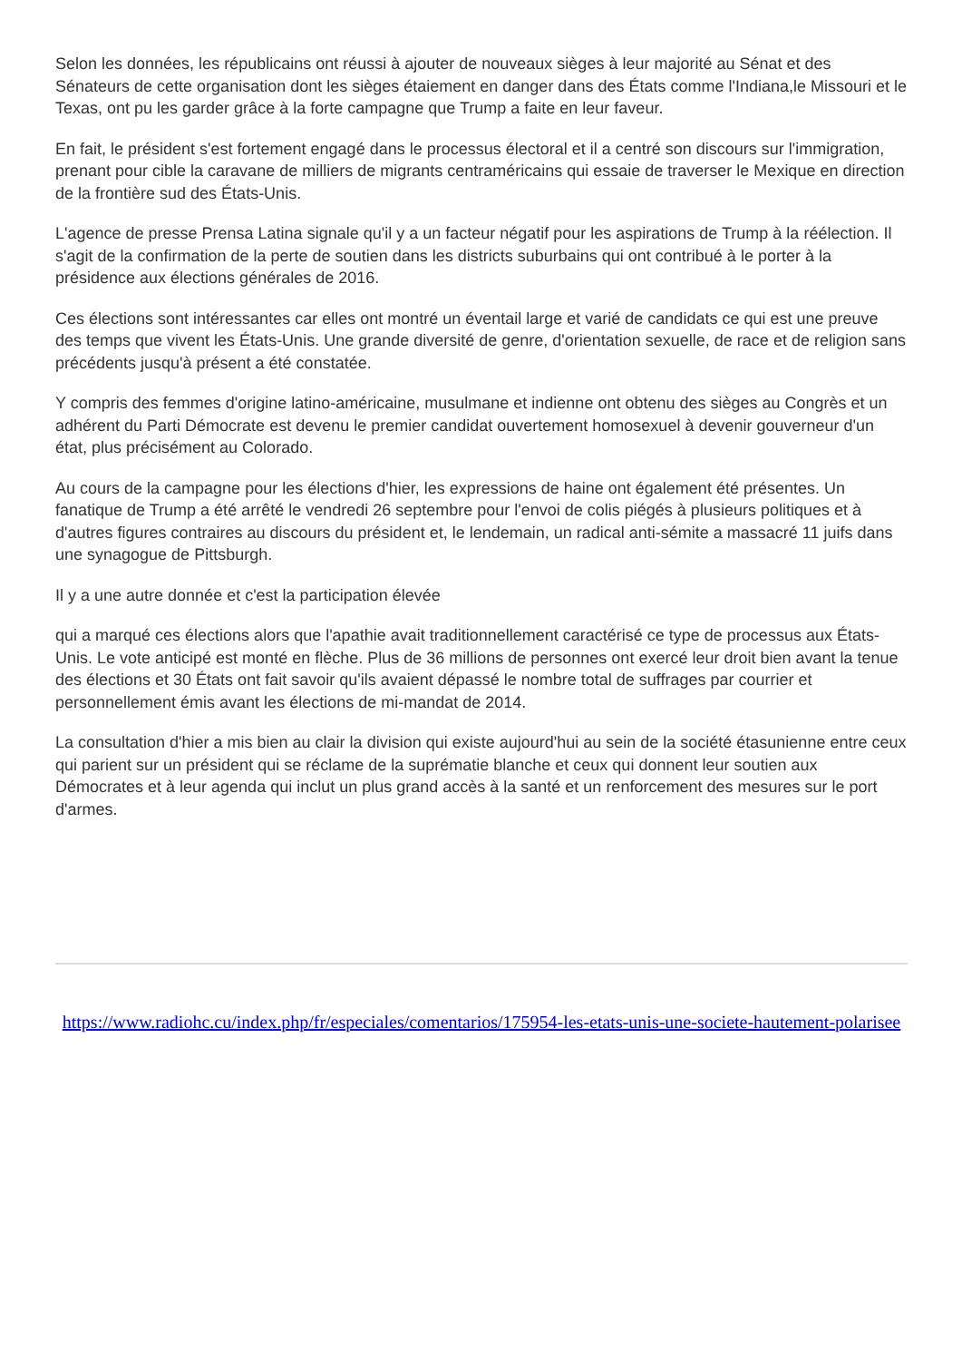Selon les données, les républicains ont réussi à ajouter de nouveaux sièges à leur majorité au Sénat et des Sénateurs de cette organisation dont les sièges étaiement en danger dans des États comme l'Indiana,le Missouri et le Texas, ont pu les garder grâce à la forte campagne que Trump a faite en leur faveur.
En fait, le président s'est fortement engagé dans le processus électoral et il a centré son discours sur l'immigration, prenant pour cible la caravane de milliers de migrants centraméricains qui essaie de traverser le Mexique en direction de la frontière sud des États-Unis.
L'agence de presse Prensa Latina signale qu'il y a un facteur négatif pour les aspirations de Trump à la réélection. Il s'agit de la confirmation de la perte de soutien dans les districts suburbains qui ont contribué à le porter à la présidence aux élections générales de 2016.
Ces élections sont intéressantes car elles ont montré un éventail large et varié de candidats ce qui est une preuve des temps que vivent les États-Unis. Une grande diversité de genre, d'orientation sexuelle, de race et de religion sans précédents jusqu'à présent a été constatée.
Y compris des femmes d'origine latino-américaine, musulmane et indienne ont obtenu des sièges au Congrès et un adhérent du Parti Démocrate est devenu le premier candidat ouvertement homosexuel à devenir gouverneur d'un état, plus précisément au Colorado.
Au cours de la campagne pour les élections d'hier, les expressions de haine ont également été présentes. Un fanatique de Trump a été arrêté le vendredi 26 septembre pour l'envoi de colis piégés à plusieurs politiques et à d'autres figures contraires au discours du président et, le lendemain, un radical anti-sémite a massacré 11 juifs dans une synagogue de Pittsburgh.
Il y a une autre donnée et c'est la participation élevée
qui a marqué ces élections alors que l'apathie avait traditionnellement caractérisé ce type de processus aux États-Unis. Le vote anticipé est monté en flèche. Plus de 36 millions de personnes ont exercé leur droit bien avant la tenue des élections et 30 États ont fait savoir qu'ils avaient dépassé le nombre total de suffrages par courrier et personnellement émis avant les élections de mi-mandat de 2014.
La consultation d'hier a mis bien au clair la division qui existe aujourd'hui au sein de la société étasunienne entre ceux qui parient sur un président qui se réclame de la suprématie blanche et ceux qui donnent leur soutien aux Démocrates et à leur agenda qui inclut un plus grand accès à la santé et un renforcement des mesures sur le port d'armes.
https://www.radiohc.cu/index.php/fr/especiales/comentarios/175954-les-etats-unis-une-societe-hautement-polarisee